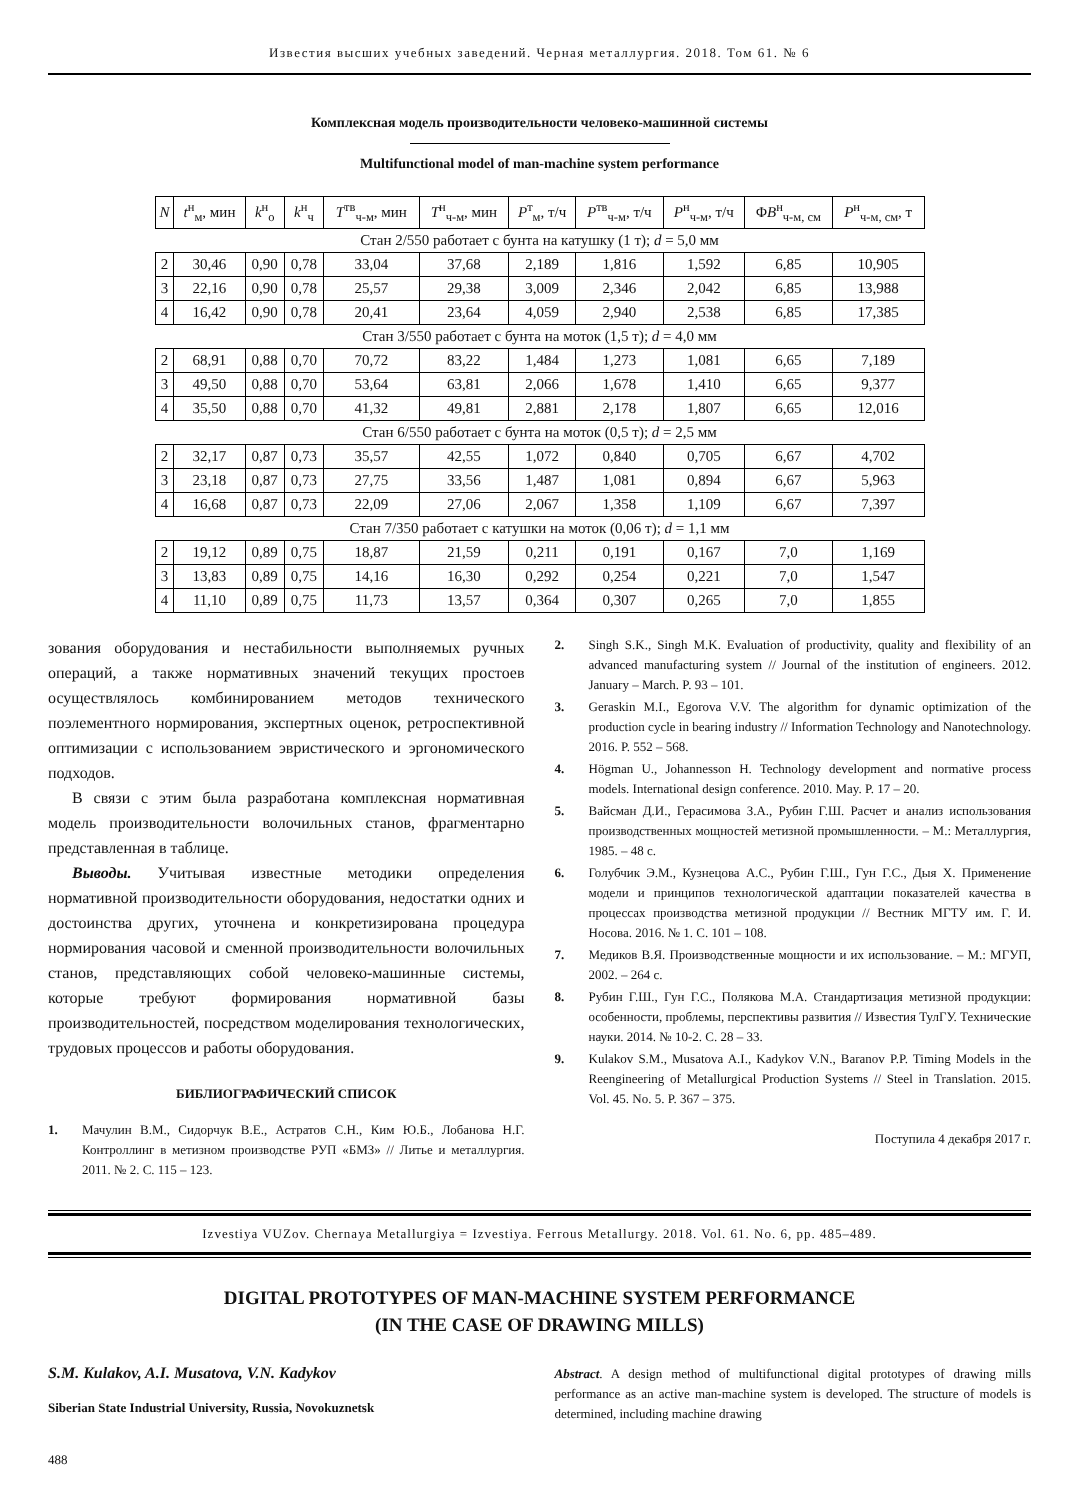Известия высших учебных заведений. Черная металлургия. 2018. Том 61. № 6
Комплексная модель производительности человеко-машинной системы
Multifunctional model of man-machine system performance
| N | t<sup>н</sup><sub>м</sub>, мин | k<sup>н</sup><sub>о</sub> | k<sup>н</sup><sub>ч</sub> | T<sup>тв</sup><sub>ч-м</sub>, мин | T<sup>н</sup><sub>ч-м</sub>, мин | P<sup>т</sup><sub>м</sub>, т/ч | P<sup>тв</sup><sub>ч-м</sub>, т/ч | P<sup>н</sup><sub>ч-м</sub>, т/ч | Φ B<sup>н</sup><sub>ч-м, см</sub> | P<sup>н</sup><sub>ч-м, см</sub>, т |
| --- | --- | --- | --- | --- | --- | --- | --- | --- | --- | --- |
| Стан 2/550 работает с бунта на катушку (1 т); d = 5,0 мм | | | | | | | | | | |
| 2 | 30,46 | 0,90 | 0,78 | 33,04 | 37,68 | 2,189 | 1,816 | 1,592 | 6,85 | 10,905 |
| 3 | 22,16 | 0,90 | 0,78 | 25,57 | 29,38 | 3,009 | 2,346 | 2,042 | 6,85 | 13,988 |
| 4 | 16,42 | 0,90 | 0,78 | 20,41 | 23,64 | 4,059 | 2,940 | 2,538 | 6,85 | 17,385 |
| Стан 3/550 работает с бунта на моток (1,5 т); d = 4,0 мм | | | | | | | | | | |
| 2 | 68,91 | 0,88 | 0,70 | 70,72 | 83,22 | 1,484 | 1,273 | 1,081 | 6,65 | 7,189 |
| 3 | 49,50 | 0,88 | 0,70 | 53,64 | 63,81 | 2,066 | 1,678 | 1,410 | 6,65 | 9,377 |
| 4 | 35,50 | 0,88 | 0,70 | 41,32 | 49,81 | 2,881 | 2,178 | 1,807 | 6,65 | 12,016 |
| Стан 6/550 работает с бунта на моток (0,5 т); d = 2,5 мм | | | | | | | | | | |
| 2 | 32,17 | 0,87 | 0,73 | 35,57 | 42,55 | 1,072 | 0,840 | 0,705 | 6,67 | 4,702 |
| 3 | 23,18 | 0,87 | 0,73 | 27,75 | 33,56 | 1,487 | 1,081 | 0,894 | 6,67 | 5,963 |
| 4 | 16,68 | 0,87 | 0,73 | 22,09 | 27,06 | 2,067 | 1,358 | 1,109 | 6,67 | 7,397 |
| Стан 7/350 работает с катушки на моток (0,06 т); d = 1,1 мм | | | | | | | | | | |
| 2 | 19,12 | 0,89 | 0,75 | 18,87 | 21,59 | 0,211 | 0,191 | 0,167 | 7,0 | 1,169 |
| 3 | 13,83 | 0,89 | 0,75 | 14,16 | 16,30 | 0,292 | 0,254 | 0,221 | 7,0 | 1,547 |
| 4 | 11,10 | 0,89 | 0,75 | 11,73 | 13,57 | 0,364 | 0,307 | 0,265 | 7,0 | 1,855 |
зования оборудования и нестабильности выполняемых ручных операций, а также нормативных значений текущих простоев осуществлялось комбинированием методов технического поэлементного нормирования, экспертных оценок, ретроспективной оптимизации с использованием эвристического и эргономического подходов.
В связи с этим была разработана комплексная нормативная модель производительности волочильных станов, фрагментарно представленная в таблице.
Выводы. Учитывая известные методики определения нормативной производительности оборудования, недостатки одних и достоинства других, уточнена и конкретизирована процедура нормирования часовой и сменной производительности волочильных станов, представляющих собой человеко-машинные системы, которые требуют формирования нормативной базы производительностей, посредством моделирования технологических, трудовых процессов и работы оборудования.
БИБЛИОГРАФИЧЕСКИЙ СПИСОК
1. Мачулин В.М., Сидорчук В.Е., Астратов С.Н., Ким Ю.Б., Лобанова Н.Г. Контроллинг в метизном производстве РУП «БМЗ» // Литье и металлургия. 2011. № 2. С. 115 – 123.
2. Singh S.K., Singh M.K. Evaluation of productivity, quality and flexibility of an advanced manufacturing system // Journal of the institution of engineers. 2012. January – March. P. 93 – 101.
3. Geraskin M.I., Egorova V.V. The algorithm for dynamic optimization of the production cycle in bearing industry // Information Technology and Nanotechnology. 2016. P. 552 – 568.
4. Högman U., Johannesson H. Technology development and normative process models. International design conference. 2010. May. P. 17 – 20.
5. Вайсман Д.И., Герасимова З.А., Рубин Г.Ш. Расчет и анализ использования производственных мощностей метизной промышленности. – М.: Металлургия, 1985. – 48 с.
6. Голубчик Э.М., Кузнецова А.С., Рубин Г.Ш., Гун Г.С., Дыя Х. Применение модели и принципов технологической адаптации показателей качества в процессах производства метизной продукции // Вестник МГТУ им. Г. И. Носова. 2016. № 1. С. 101 – 108.
7. Медиков В.Я. Производственные мощности и их использование. – М.: МГУП, 2002. – 264 с.
8. Рубин Г.Ш., Гун Г.С., Полякова М.А. Стандартизация метизной продукции: особенности, проблемы, перспективы развития // Известия ТулГУ. Технические науки. 2014. № 10-2. С. 28 – 33.
9. Kulakov S.M., Musatova A.I., Kadykov V.N., Baranov P.P. Timing Models in the Reengineering of Metallurgical Production Systems // Steel in Translation. 2015. Vol. 45. No. 5. P. 367 – 375.
Поступила 4 декабря 2017 г.
Izvestiya VUZov. Chernaya Metallurgiya = Izvestiya. Ferrous Metallurgy. 2018. Vol. 61. No. 6, pp. 485–489.
DIGITAL PROTOTYPES OF MAN-MACHINE SYSTEM PERFORMANCE
(IN THE CASE OF DRAWING MILLS)
S.M. Kulakov, A.I. Musatova, V.N. Kadykov
Siberian State Industrial University, Russia, Novokuznetsk
Abstract. A design method of multifunctional digital prototypes of drawing mills performance as an active man-machine system is developed. The structure of models is determined, including machine drawing
488